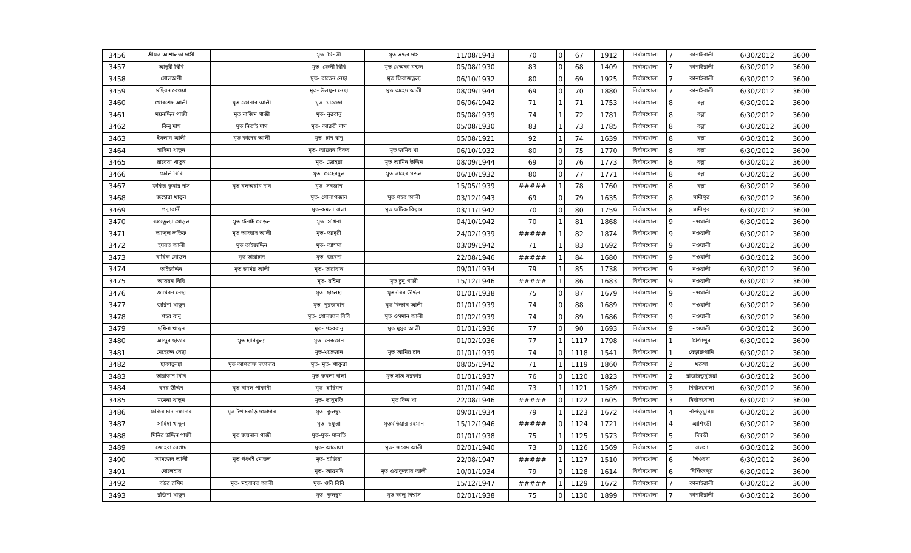| 3456 | শ্রীমত আশালতা দাসী | | মৃত- মিনতী | মৃত ভদ্দর দাস | 11/08/1943 | 70 | 0 | 67 | 1912 | নির্বাসখোলা | 7 | কানাইরালী | 6/30/2012 | 3600 |
| 3457 | আদুরী বিবি | | মৃত- ফেলী বিবি | মৃত খেঅকা মন্ডল | 05/08/1930 | 83 | 0 | 68 | 1409 | নির্বাসখোলা | 7 | কানাইরালী | 6/30/2012 | 3600 |
| 3458 | গোলঅপী | | মৃত- বাতেন নেছা | মৃত ফিরাজতুল্য | 06/10/1932 | 80 | 0 | 69 | 1925 | নির্বাসখোলা | 7 | কানাইরালী | 6/30/2012 | 3600 |
| 3459 | মছিরন বেওয়া | | মৃত- উলফুন নেছা | মৃত অহেদ আলী | 08/09/1944 | 69 | 0 | 70 | 1880 | নির্বাসখোলা | 7 | কানাইরালী | 6/30/2012 | 3600 |
| 3460 | খোরশেদ আলী | মৃত জোনাব আলী | মৃত- মাজেদা | | 06/06/1942 | 71 | 1 | 71 | 1753 | নির্বাসখোলা | 8 | বল্লা | 6/30/2012 | 3600 |
| 3461 | ময়নদ্দিন গাজী | মৃত নাজিম গাজী | মৃত- নুরবানু | | 05/08/1939 | 74 | 1 | 72 | 1781 | নির্বাসখোলা | 8 | বল্লা | 6/30/2012 | 3600 |
| 3462 | কিনু দাস | মৃত নিতাই দাস | মৃত- আরতী দাস | | 05/08/1930 | 83 | 1 | 73 | 1785 | নির্বাসখোলা | 8 | বল্লা | 6/30/2012 | 3600 |
| 3463 | ইসলাম আলী | মৃত কাদের আলী | মৃত- চান বানু | | 05/08/1921 | 92 | 1 | 74 | 1639 | নির্বাসখোলা | 8 | বল্লা | 6/30/2012 | 3600 |
| 3464 | হাসিনা খাতুন | | মৃত- আয়রন বিকব | মৃত জমির খা | 06/10/1932 | 80 | 0 | 75 | 1770 | নির্বাসখোলা | 8 | বল্লা | 6/30/2012 | 3600 |
| 3465 | রাবেয়া খাতুন | | মৃত- জোহরা | মৃত আমিন উদ্দিন | 08/09/1944 | 69 | 0 | 76 | 1773 | নির্বাসখোলা | 8 | বল্লা | 6/30/2012 | 3600 |
| 3466 | ফেলি বিবি | | মৃত- মেহেরদুল | মৃত তাহের মন্ডল | 06/10/1932 | 80 | 0 | 77 | 1771 | নির্বাসখোলা | 8 | বল্লা | 6/30/2012 | 3600 |
| 3467 | ফকির কুমার দাস | মৃত বলঅরাম দাস | মৃত- সবজান | | 15/05/1939 | ##### | 1 | 78 | 1760 | নির্বাসখোলা | 8 | বল্লা | 6/30/2012 | 3600 |
| 3468 | জহোরা খাতুন | | মৃত- গোলাপজান | মৃত শহর আলী | 03/12/1943 | 69 | 0 | 79 | 1635 | নির্বাসখোলা | 8 | সাদীপুর | 6/30/2012 | 3600 |
| 3469 | পদ্মারানী | | মৃত-কমলা বালা | মৃত ফটিক বিশ্বাস | 03/11/1942 | 70 | 0 | 80 | 1759 | নির্বাসখোলা | 8 | সাদীপুর | 6/30/2012 | 3600 |
| 3470 | রহমতুল্যা মোড়ল | মৃত টেনাই মোড়ল | মৃত- সখিনা | | 04/10/1942 | 70 | 1 | 81 | 1868 | নির্বাসখোলা | 9 | নওয়ালী | 6/30/2012 | 3600 |
| 3471 | আব্দুল লতিফ | মৃত আব্বাস আলী | মৃত- আদুরী | | 24/02/1939 | ##### | 1 | 82 | 1874 | নির্বাসখোলা | 9 | নওয়ালী | 6/30/2012 | 3600 |
| 3472 | হযরত আলী | মৃত তাইজদ্দিন | মৃত- আসমা | | 03/09/1942 | 71 | 1 | 83 | 1692 | নির্বাসখোলা | 9 | নওয়ালী | 6/30/2012 | 3600 |
| 3473 | বারিক মোড়ল | মৃত তারাচাদ | মৃত- জবেদা | | 22/08/1946 | ##### | 1 | 84 | 1680 | নির্বাসখোলা | 9 | নওয়ালী | 6/30/2012 | 3600 |
| 3474 | তাইজদ্দিন | মৃত জমির আলী | মৃত- তারাবান | | 09/01/1934 | 79 | 1 | 85 | 1738 | নির্বাসখোলা | 9 | নওয়ালী | 6/30/2012 | 3600 |
| 3475 | আয়রন বিবি | | মৃত- রহিমা | মৃত চুনু গাজী | 15/12/1946 | ##### | 1 | 86 | 1683 | নির্বাসখোলা | 9 | নওয়ালী | 6/30/2012 | 3600 |
| 3476 | জামিরন নেছা | | মৃত- ছালেহা | মৃতদবির উদ্দিন | 01/01/1938 | 75 | 0 | 87 | 1679 | নির্বাসখোলা | 9 | নওয়ালী | 6/30/2012 | 3600 |
| 3477 | জরিনা খাতুন | | মৃত- নুরজাহান | মৃত কিতাব আলী | 01/01/1939 | 74 | 0 | 88 | 1689 | নির্বাসখোলা | 9 | নওয়ালী | 6/30/2012 | 3600 |
| 3478 | শহর বানু | | মৃত- গোলজান বিবি | মৃত ওসমান আলী | 01/02/1939 | 74 | 0 | 89 | 1686 | নির্বাসখোলা | 9 | নওয়ালী | 6/30/2012 | 3600 |
| 3479 | ছখিনা খাতুন | | মৃত- শহরবানু | মৃত মুসুর আলী | 01/01/1936 | 77 | 0 | 90 | 1693 | নির্বাসখোলা | 9 | নওয়ালী | 6/30/2012 | 3600 |
| 3480 | আব্দুর ছাত্তার | মৃত হাবিবুল্যা | মৃত- নেকজান | | 01/02/1936 | 77 | 1 | 1117 | 1798 | নির্বাসখোলা | 1 | মির্জাপুর | 6/30/2012 | 3600 |
| 3481 | মেহেরুন নেছা | | মৃত-খতেজান | মৃত আমির চাদ | 01/01/1939 | 74 | 0 | 1118 | 1541 | নির্বাসখোলা | 1 | বেড়ারুপানি | 6/30/2012 | 3600 |
| 3482 | ছাকাতুল্যা | মৃত আশরাফ দফাদার | মৃত- মৃত- শাকুরা | | 08/05/1942 | 71 | 1 | 1119 | 1860 | নির্বাসখোলা | 2 | খরুসা | 6/30/2012 | 3600 |
| 3483 | তারাভান বিবি | | মৃত-কমলা বালা | মৃত সান্ত সরকার | 01/01/1937 | 76 | 0 | 1120 | 1823 | নির্বাসখোলা | 2 | রাজারডুমুরিয়া | 6/30/2012 | 3600 |
| 3484 | বদর উদ্দিন | মৃত-বাদল পাকানী | মৃত- হাছিমন | | 01/01/1940 | 73 | 1 | 1121 | 1589 | নির্বাসখোলা | 3 | নির্বাসখোলা | 6/30/2012 | 3600 |
| 3485 | মমেনা খাতুন | | মৃত- ভানুমতি | মৃত কিন খা | 22/08/1946 | ##### | 0 | 1122 | 1605 | নির্বাসখোলা | 3 | নির্বাসখোলা | 6/30/2012 | 3600 |
| 3486 | ফকির চাদ দফাদার | মৃত টপাচকড়ি দফাদার | মৃত- কুলছুম | | 09/01/1934 | 79 | 1 | 1123 | 1672 | নির্বাসখোলা | 4 | নন্দিডুমুরিয় | 6/30/2012 | 3600 |
| 3487 | সাহিদা খাতুন | | মৃত- ছফুরা | মৃতমতিয়ার রহমান | 15/12/1946 | ##### | 0 | 1124 | 1721 | নির্বাসখোলা | 4 | আশিংড়ী | 6/30/2012 | 3600 |
| 3488 | মিনির উদ্দিন গাজী | মৃত জয়নাল গাজী | মৃত-মৃত- মালতি | | 01/01/1938 | 75 | 1 | 1125 | 1573 | নির্বাসখোলা | 5 | দিঘড়ী | 6/30/2012 | 3600 |
| 3489 | জোহরা বেগাম | | মৃত- আলেয়া | মৃত- জবেদ আলী | 02/01/1940 | 73 | 0 | 1126 | 1569 | নির্বাসখোলা | 5 | বাওসা | 6/30/2012 | 3600 |
| 3490 | আমজেদ আলী | মৃত পঞ্চাই মোড়ল | মৃত- হাজিরা | | 22/08/1947 | ##### | 1 | 1127 | 1510 | নির্বাসখোলা | 6 | শিওরদা | 6/30/2012 | 3600 |
| 3491 | দোলেহার | | মৃত- আয়মনি | মৃত এয়াকুব্বার আলী | 10/01/1934 | 79 | 0 | 1128 | 1614 | নির্বাসখোলা | 6 | নিশ্চিন্তপুর | 6/30/2012 | 3600 |
| 3492 | বউর রশিদ | মৃত- মহবাবত আলী | মৃত- গুনি বিবি | | 15/12/1947 | ##### | 1 | 1129 | 1672 | নির্বাসখোলা | 7 | কানাইরালী | 6/30/2012 | 3600 |
| 3493 | রজিনা খাতুন | | মৃত- কুলছুম | মৃত কালু বিশ্বাস | 02/01/1938 | 75 | 0 | 1130 | 1899 | নির্বাসখোলা | 7 | কানাইরালী | 6/30/2012 | 3600 |